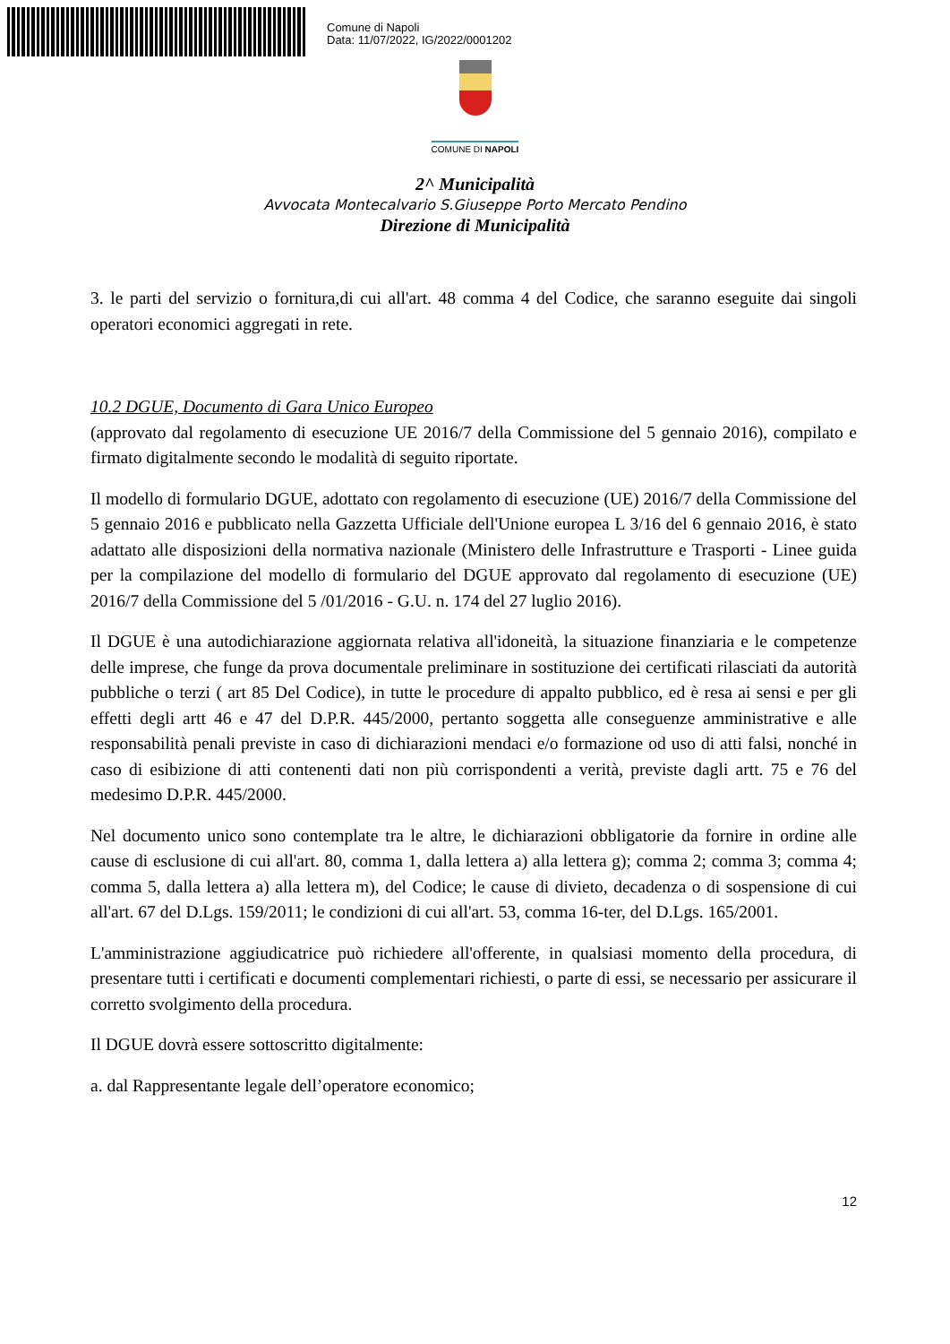Comune di Napoli
Data: 11/07/2022, IG/2022/0001202
COMUNE DI NAPOLI
2^ Municipalità
Avvocata Montecalvario S.Giuseppe Porto Mercato Pendino
Direzione di Municipalità
3. le parti del servizio o fornitura,di cui all'art. 48 comma 4 del Codice, che saranno eseguite dai singoli operatori economici aggregati in rete.
10.2 DGUE, Documento di Gara Unico Europeo
(approvato dal regolamento di esecuzione UE 2016/7 della Commissione del 5 gennaio 2016), compilato e firmato digitalmente secondo le modalità di seguito riportate.
Il modello di formulario DGUE, adottato con regolamento di esecuzione (UE) 2016/7 della Commissione del 5 gennaio 2016 e pubblicato nella Gazzetta Ufficiale dell'Unione europea L 3/16 del 6 gennaio 2016, è stato adattato alle disposizioni della normativa nazionale (Ministero delle Infrastrutture e Trasporti - Linee guida per la compilazione del modello di formulario del DGUE approvato dal regolamento di esecuzione (UE) 2016/7 della Commissione del 5 /01/2016 - G.U. n. 174 del 27 luglio 2016).
Il DGUE è una autodichiarazione aggiornata relativa all'idoneità, la situazione finanziaria e le competenze delle imprese, che funge da prova documentale preliminare in sostituzione dei certificati rilasciati da autorità pubbliche o terzi ( art 85 Del Codice), in tutte le procedure di appalto pubblico, ed è resa ai sensi e per gli effetti degli artt 46 e 47 del D.P.R. 445/2000, pertanto soggetta alle conseguenze amministrative e alle responsabilità penali previste in caso di dichiarazioni mendaci e/o formazione od uso di atti falsi, nonché in caso di esibizione di atti contenenti dati non più corrispondenti a verità, previste dagli artt. 75 e 76 del medesimo D.P.R. 445/2000.
Nel documento unico sono contemplate tra le altre, le dichiarazioni obbligatorie da fornire in ordine alle cause di esclusione di cui all'art. 80, comma 1, dalla lettera a) alla lettera g); comma 2; comma 3; comma 4; comma 5, dalla lettera a) alla lettera m), del Codice; le cause di divieto, decadenza o di sospensione di cui all'art. 67 del D.Lgs. 159/2011; le condizioni di cui all'art. 53, comma 16-ter, del D.Lgs. 165/2001.
L'amministrazione aggiudicatrice può richiedere all'offerente, in qualsiasi momento della procedura, di presentare tutti i certificati e documenti complementari richiesti, o parte di essi, se necessario per assicurare il corretto svolgimento della procedura.
Il DGUE dovrà essere sottoscritto digitalmente:
a. dal Rappresentante legale dell’operatore economico;
12